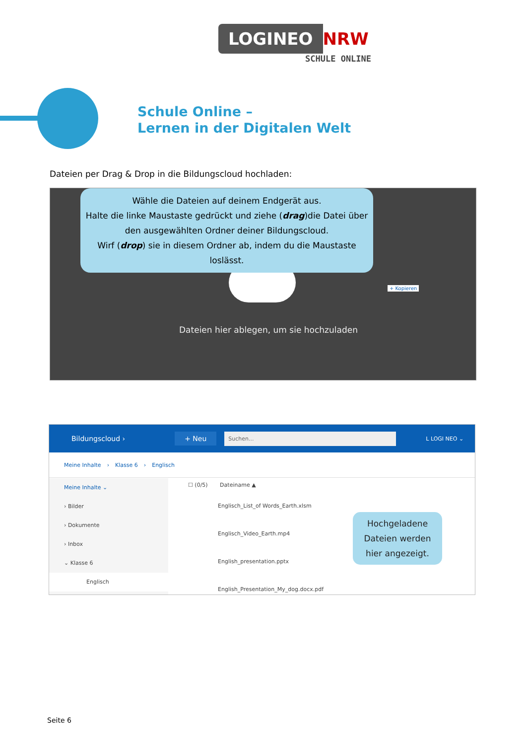LOGINEO NRW
SCHULE ONLINE
Schule Online –
Lernen in der Digitalen Welt
Dateien per Drag & Drop in die Bildungscloud hochladen:
Wähle die Dateien auf deinem Endgerät aus.
Halte die linke Maustaste gedrückt und ziehe (drag)die Datei über
den ausgewählten Ordner deiner Bildungscloud.
Wirf (drop) sie in diesem Ordner ab, indem du die Maustaste loslässt.
Dateien hier ablegen, um sie hochzuladen
+ Kopieren
Bildungscloud › + Neu Suchen... L LOGI NEO ⌄
Meine Inhalte › Klasse 6 › Englisch
Meine Inhalte ⌄
› Bilder
› Dokumente
› Inbox
⌄ Klasse 6
Englisch
☐ (0/5) Dateiname ▲
Englisch_List_of Words_Earth.xlsm
Englisch_Video_Earth.mp4
English_presentation.pptx
English_Presentation_My_dog.docx.pdf
Hochgeladene
Dateien werden
hier angezeigt.
Seite 6